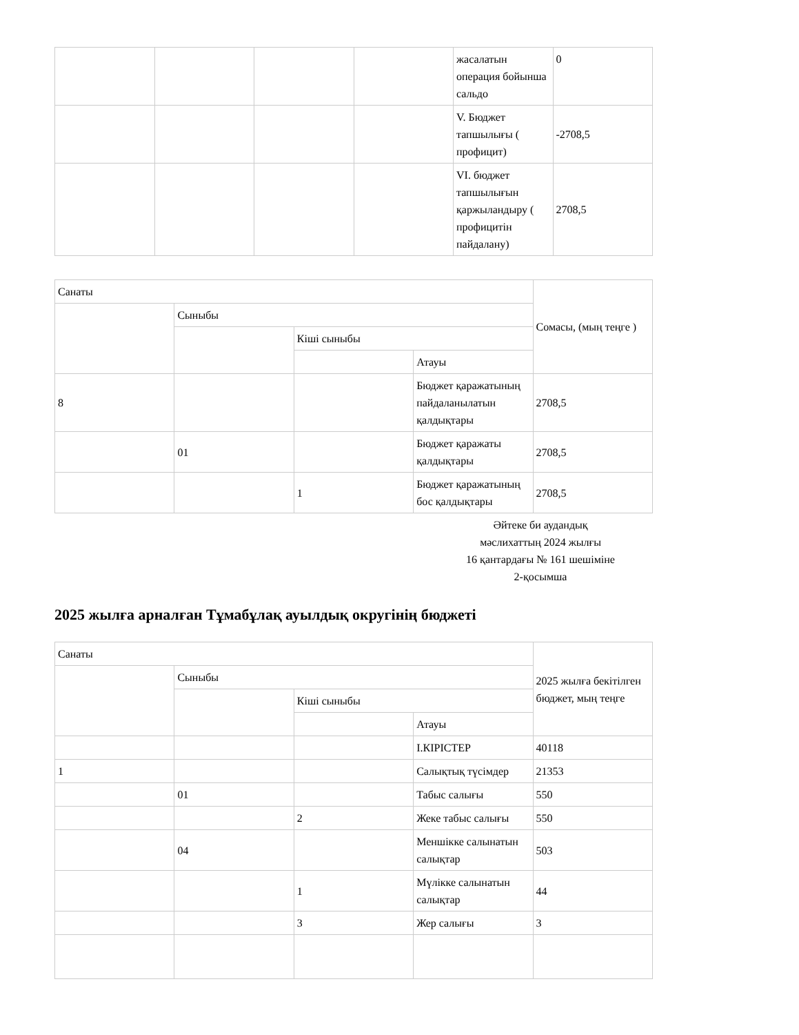| | | | | жасалатын операция бойынша сальдо | 0 |
| | | | | V. Бюджет тапшылығы ( профицит) | -2708,5 |
| | | | | VI. бюджет тапшылығын қаржыландыру ( профицитін пайдалану) | 2708,5 |
| Санаты | | | | Сомасы, (мың теңге ) |
| --- | --- | --- | --- | --- |
| | Сыныбы | | | |
| | | Кіші сыныбы | | |
| | | | Атауы | |
| 8 | | | Бюджет қаражатының пайдаланылатын қалдықтары | 2708,5 |
| | 01 | | Бюджет қаражаты қалдықтары | 2708,5 |
| | | 1 | Бюджет қаражатының бос қалдықтары | 2708,5 |
Әйтеке би аудандық
мәслихаттың 2024 жылғы
16 қантардағы № 161 шешіміне
2-қосымша
2025 жылға арналған Тұмабұлақ ауылдық округінің бюджеті
| Санаты | | | | 2025 жылға бекітілген бюджет, мың теңге |
| --- | --- | --- | --- | --- |
| | Сыныбы | | | |
| | | Кіші сыныбы | | |
| | | | Атауы | |
| | | | I.КІРІСТЕР | 40118 |
| 1 | | | Салықтық түсімдер | 21353 |
| | 01 | | Табыс салығы | 550 |
| | | 2 | Жеке табыс салығы | 550 |
| | 04 | | Меншікке салынатын салықтар | 503 |
| | | 1 | Мүлікке салынатын салықтар | 44 |
| | | 3 | Жер салығы | 3 |